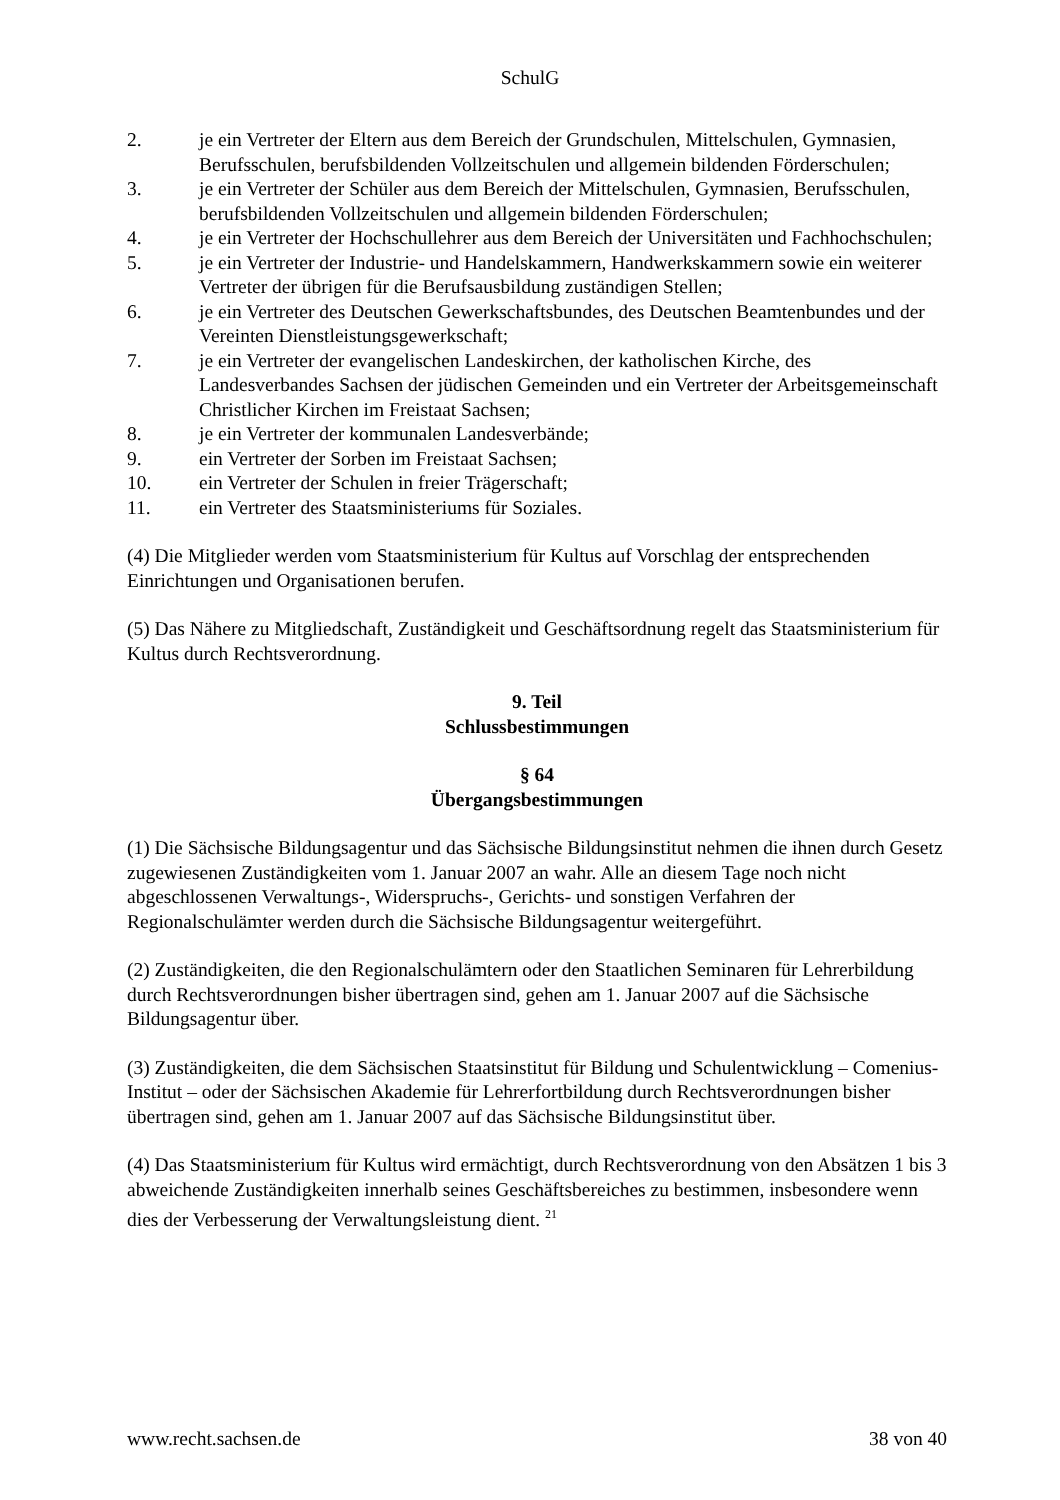SchulG
2. je ein Vertreter der Eltern aus dem Bereich der Grundschulen, Mittelschulen, Gymnasien, Berufsschulen, berufsbildenden Vollzeitschulen und allgemein bildenden Förderschulen;
3. je ein Vertreter der Schüler aus dem Bereich der Mittelschulen, Gymnasien, Berufsschulen, berufsbildenden Vollzeitschulen und allgemein bildenden Förderschulen;
4. je ein Vertreter der Hochschullehrer aus dem Bereich der Universitäten und Fachhochschulen;
5. je ein Vertreter der Industrie- und Handelskammern, Handwerkskammern sowie ein weiterer Vertreter der übrigen für die Berufsausbildung zuständigen Stellen;
6. je ein Vertreter des Deutschen Gewerkschaftsbundes, des Deutschen Beamtenbundes und der Vereinten Dienstleistungsgewerkschaft;
7. je ein Vertreter der evangelischen Landeskirchen, der katholischen Kirche, des Landesverbandes Sachsen der jüdischen Gemeinden und ein Vertreter der Arbeitsgemeinschaft Christlicher Kirchen im Freistaat Sachsen;
8. je ein Vertreter der kommunalen Landesverbände;
9. ein Vertreter der Sorben im Freistaat Sachsen;
10. ein Vertreter der Schulen in freier Trägerschaft;
11. ein Vertreter des Staatsministeriums für Soziales.
(4) Die Mitglieder werden vom Staatsministerium für Kultus auf Vorschlag der entsprechenden Einrichtungen und Organisationen berufen.
(5) Das Nähere zu Mitgliedschaft, Zuständigkeit und Geschäftsordnung regelt das Staatsministerium für Kultus durch Rechtsverordnung.
9. Teil
Schlussbestimmungen
§ 64
Übergangsbestimmungen
(1) Die Sächsische Bildungsagentur und das Sächsische Bildungsinstitut nehmen die ihnen durch Gesetz zugewiesenen Zuständigkeiten vom 1. Januar 2007 an wahr. Alle an diesem Tage noch nicht abgeschlossenen Verwaltungs-, Widerspruchs-, Gerichts- und sonstigen Verfahren der Regionalschulämter werden durch die Sächsische Bildungsagentur weitergeführt.
(2) Zuständigkeiten, die den Regionalschulämtern oder den Staatlichen Seminaren für Lehrerbildung durch Rechtsverordnungen bisher übertragen sind, gehen am 1. Januar 2007 auf die Sächsische Bildungsagentur über.
(3) Zuständigkeiten, die dem Sächsischen Staatsinstitut für Bildung und Schulentwicklung – Comenius-Institut – oder der Sächsischen Akademie für Lehrerfortbildung durch Rechtsverordnungen bisher übertragen sind, gehen am 1. Januar 2007 auf das Sächsische Bildungsinstitut über.
(4) Das Staatsministerium für Kultus wird ermächtigt, durch Rechtsverordnung von den Absätzen 1 bis 3 abweichende Zuständigkeiten innerhalb seines Geschäftsbereiches zu bestimmen, insbesondere wenn dies der Verbesserung der Verwaltungsleistung dient. <sup>21</sup>
www.recht.sachsen.de 38 von 40